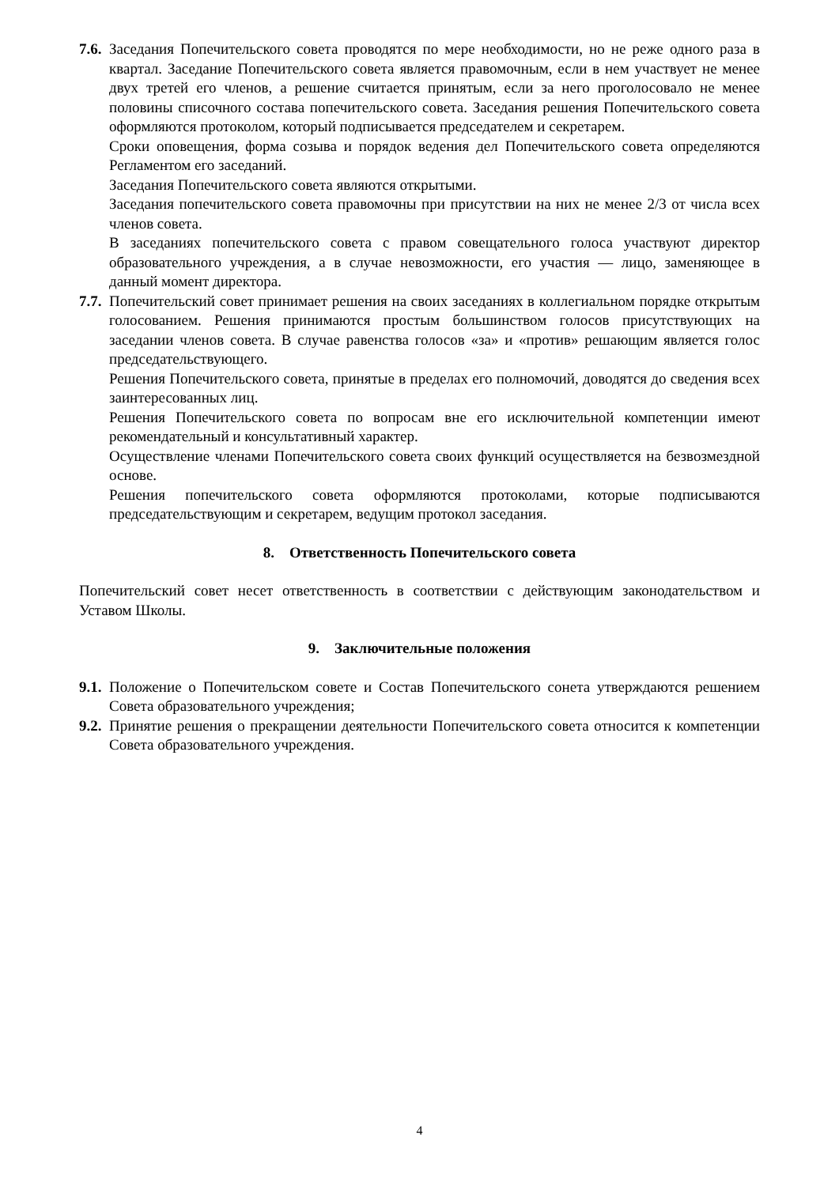7.6.
Заседания Попечительского совета проводятся по мере необходимости, но не реже одного раза в квартал. Заседание Попечительского совета является правомочным, если в нем участвует не менее двух третей его членов, а решение считается принятым, если за него проголосовало не менее половины списочного состава попечительского совета. Заседания решения Попечительского совета оформляются протоколом, который подписывается председателем и секретарем.
Сроки оповещения, форма созыва и порядок ведения дел Попечительского совета определяются Регламентом его заседаний.
Заседания Попечительского совета являются открытыми.
Заседания попечительского совета правомочны при присутствии на них не менее 2/3 от числа всех членов совета.
В заседаниях попечительского совета с правом совещательного голоса участвуют директор образовательного учреждения, а в случае невозможности, его участия — лицо, заменяющее в данный момент директора.
7.7.
Попечительский совет принимает решения на своих заседаниях в коллегиальном порядке открытым голосованием. Решения принимаются простым большинством голосов присутствующих на заседании членов совета. В случае равенства голосов «за» и «против» решающим является голос председательствующего.
Решения Попечительского совета, принятые в пределах его полномочий, доводятся до сведения всех заинтересованных лиц.
Решения Попечительского совета по вопросам вне его исключительной компетенции имеют рекомендательный и консультативный характер.
Осуществление членами Попечительского совета своих функций осуществляется на безвозмездной основе.
Решения попечительского совета оформляются протоколами, которые подписываются председательствующим и секретарем, ведущим протокол заседания.
8. Ответственность Попечительского совета
Попечительский совет несет ответственность в соответствии с действующим законодательством и Уставом Школы.
9. Заключительные положения
9.1.
Положение о Попечительском совете и Состав Попечительского сонета утверждаются решением Совета образовательного учреждения;
9.2.
Принятие решения о прекращении деятельности Попечительского совета относится к компетенции Совета образовательного учреждения.
4